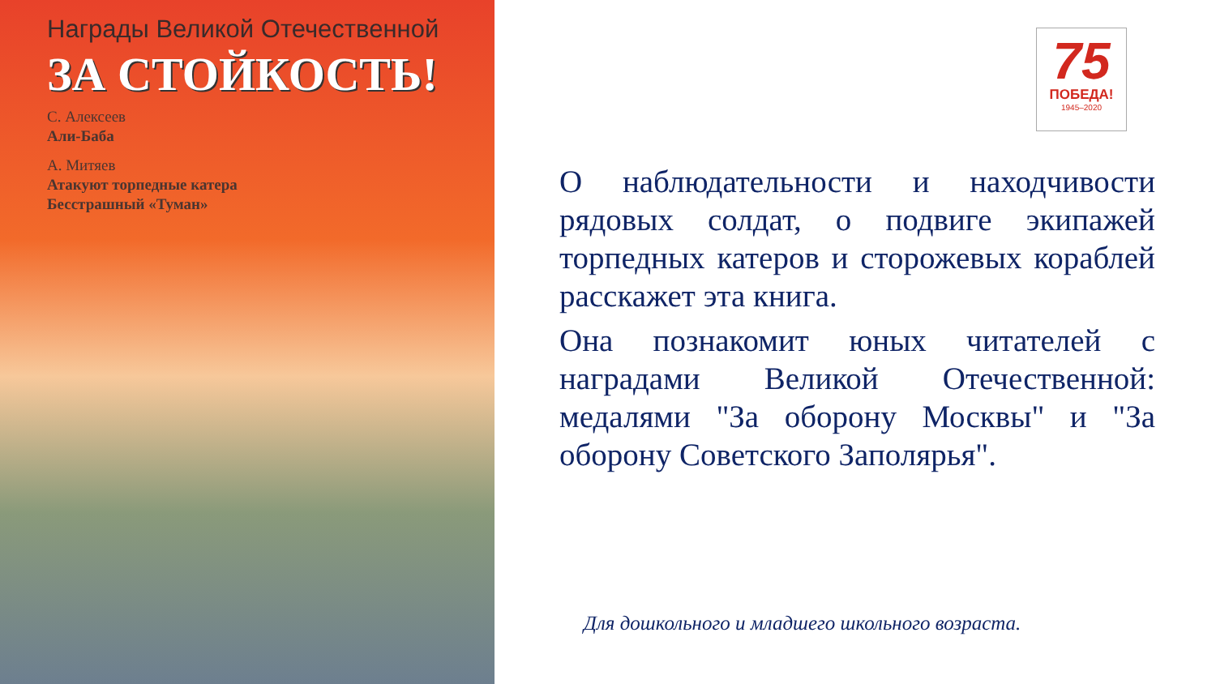Награды Великой Отечественной
ЗА СТОЙКОСТЬ!
С. Алексеев
Али-Баба
А. Митяев
Атакуют торпедные катера
Бесстрашный «Туман»
75
ПОБЕДА!
1945–2020
О наблюдательности и находчивости рядовых солдат, о подвиге экипажей торпедных катеров и сторожевых кораблей расскажет эта книга.
Она познакомит юных читателей с наградами Великой Отечественной: медалями "За оборону Москвы" и "За оборону Советского Заполярья".
Для дошкольного и младшего школьного возраста.